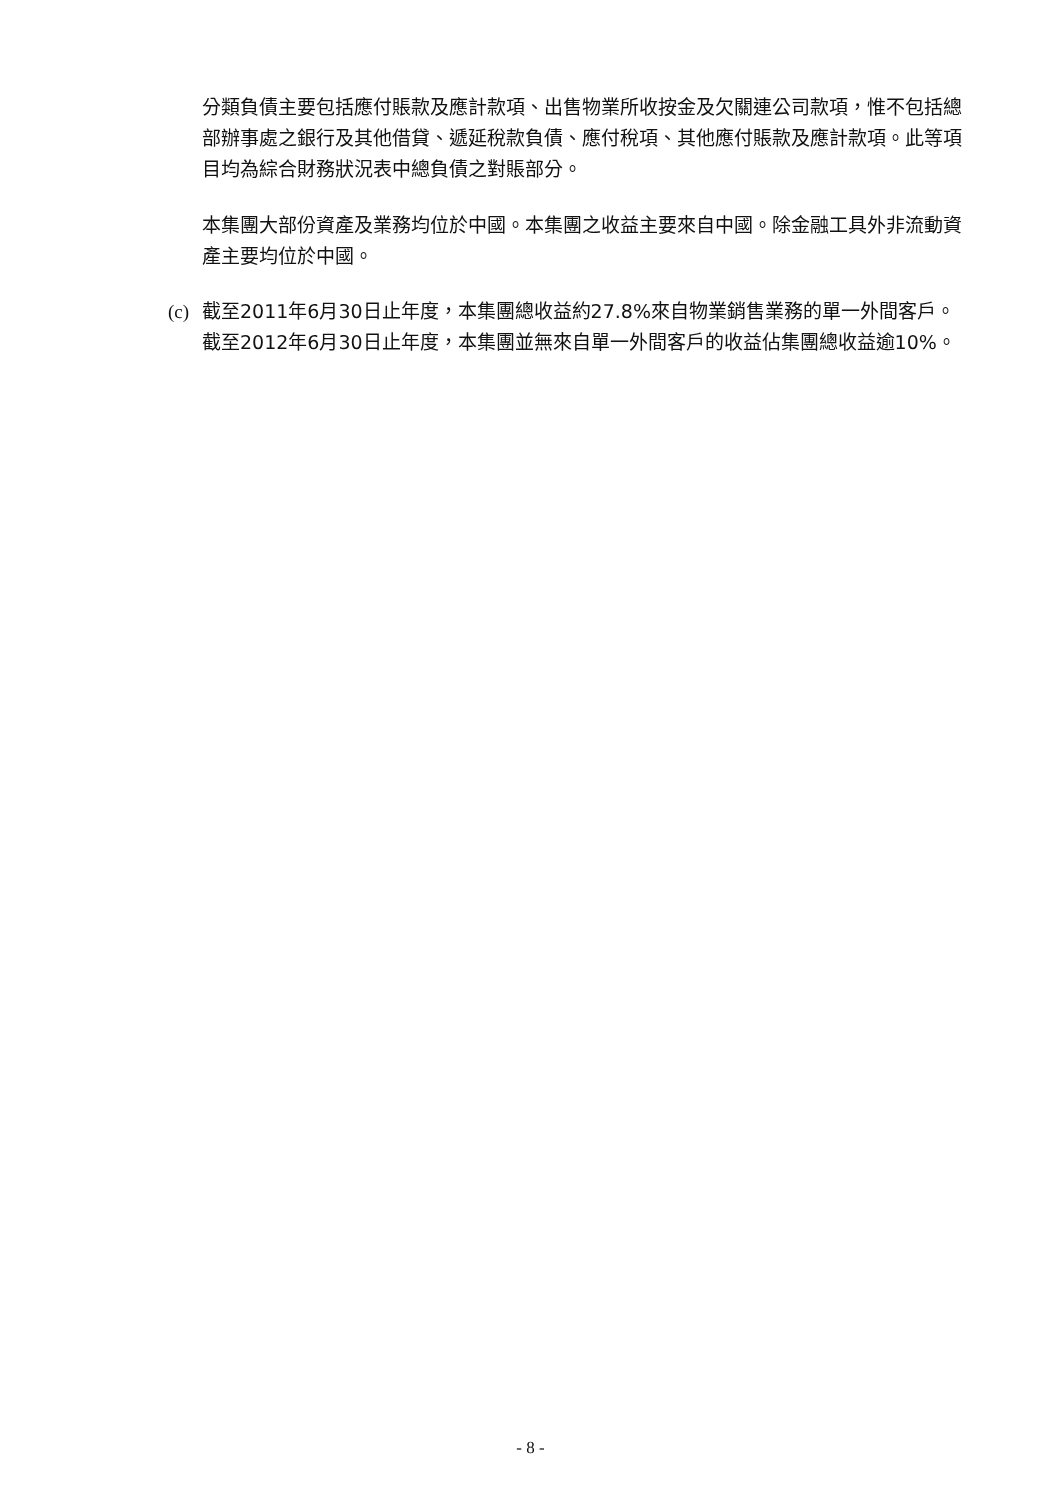分類負債主要包括應付賬款及應計款項、出售物業所收按金及欠關連公司款項，惟不包括總部辦事處之銀行及其他借貸、遞延稅款負債、應付稅項、其他應付賬款及應計款項。此等項目均為綜合財務狀況表中總負債之對賬部分。
本集團大部份資產及業務均位於中國。本集團之收益主要來自中國。除金融工具外非流動資產主要均位於中國。
(c) 截至2011年6月30日止年度，本集團總收益約27.8%來自物業銷售業務的單一外間客戶。截至2012年6月30日止年度，本集團並無來自單一外間客戶的收益佔集團總收益逾10%。
- 8 -